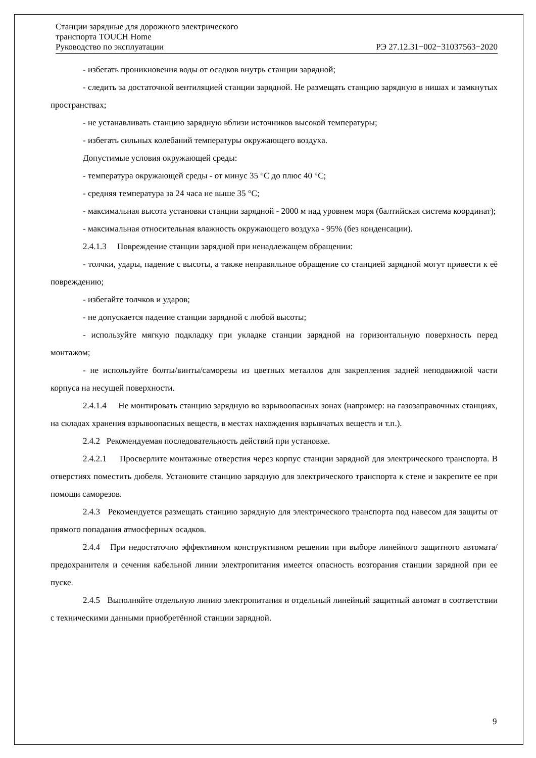Станции зарядные для дорожного электрического
транспорта TOUCH Home
Руководство по эксплуатации РЭ 27.12.31−002−31037563−2020
- избегать проникновения воды от осадков внутрь станции зарядной;
- следить за достаточной вентиляцией станции зарядной. Не размещать станцию зарядную в нишах и замкнутых пространствах;
- не устанавливать станцию зарядную вблизи источников высокой температуры;
- избегать сильных колебаний температуры окружающего воздуха.
Допустимые условия окружающей среды:
- температура окружающей среды - от минус 35 °С до плюс 40 °С;
- средняя температура за 24 часа не выше 35 °С;
- максимальная высота установки станции зарядной - 2000 м над уровнем моря (балтийская система координат);
- максимальная относительная влажность окружающего воздуха - 95% (без конденсации).
2.4.1.3 Повреждение станции зарядной при ненадлежащем обращении:
- толчки, удары, падение с высоты, а также неправильное обращение со станцией зарядной могут привести к её повреждению;
- избегайте толчков и ударов;
- не допускается падение станции зарядной с любой высоты;
- используйте мягкую подкладку при укладке станции зарядной на горизонтальную поверхность перед монтажом;
- не используйте болты/винты/саморезы из цветных металлов для закрепления задней неподвижной части корпуса на несущей поверхности.
2.4.1.4 Не монтировать станцию зарядную во взрывоопасных зонах (например: на газозаправочных станциях, на складах хранения взрывоопасных веществ, в местах нахождения взрывчатых веществ и т.п.).
2.4.2 Рекомендуемая последовательность действий при установке.
2.4.2.1 Просверлите монтажные отверстия через корпус станции зарядной для электрического транспорта. В отверстиях поместить дюбеля. Установите станцию зарядную для электрического транспорта к стене и закрепите ее при помощи саморезов.
2.4.3 Рекомендуется размещать станцию зарядную для электрического транспорта под навесом для защиты от прямого попадания атмосферных осадков.
2.4.4 При недостаточно эффективном конструктивном решении при выборе линейного защитного автомата/предохранителя и сечения кабельной линии электропитания имеется опасность возгорания станции зарядной при ее пуске.
2.4.5 Выполняйте отдельную линию электропитания и отдельный линейный защитный автомат в соответствии с техническими данными приобретённой станции зарядной.
9